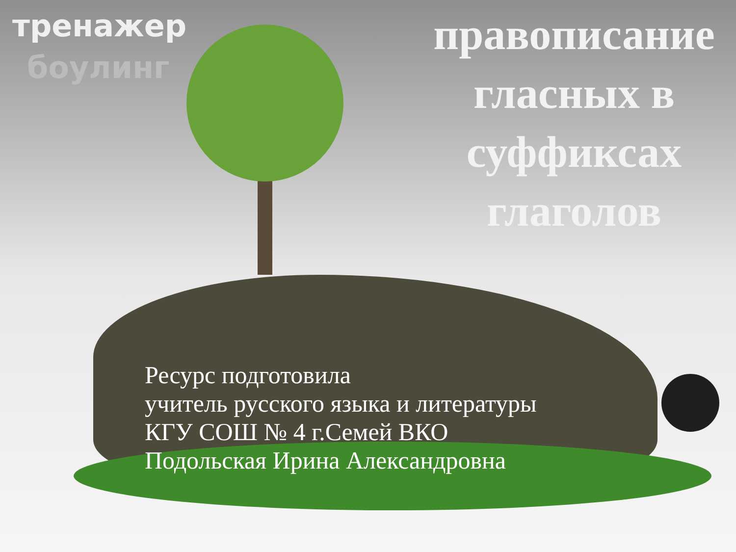тренажер
боулинг
правописание гласных в суффиксах глаголов
Ресурс подготовила
учитель русского языка и литературы
КГУ СОШ № 4 г.Семей ВКО
Подольская Ирина Александровна